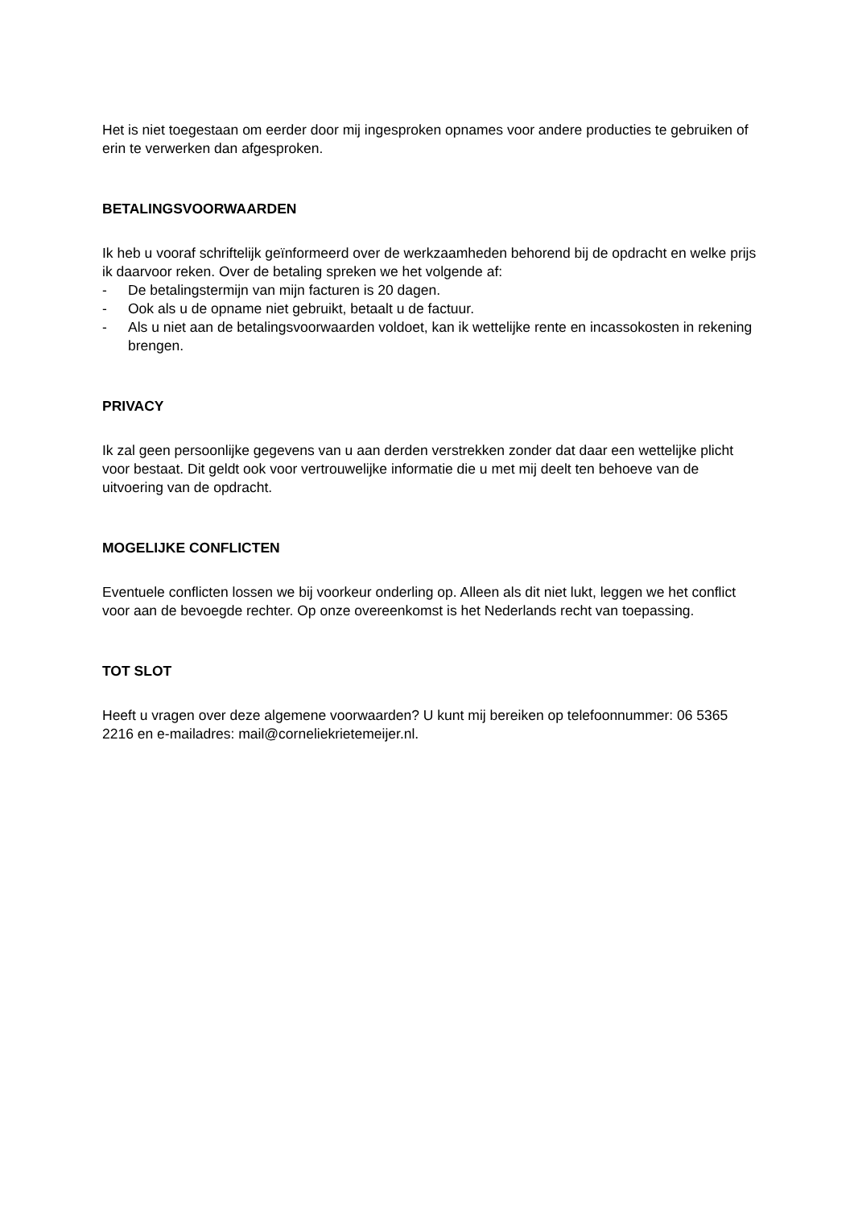Het is niet toegestaan om eerder door mij ingesproken opnames voor andere producties te gebruiken of erin te verwerken dan afgesproken.
BETALINGSVOORWAARDEN
Ik heb u vooraf schriftelijk geïnformeerd over de werkzaamheden behorend bij de opdracht en welke prijs ik daarvoor reken. Over de betaling spreken we het volgende af:
- De betalingstermijn van mijn facturen is 20 dagen.
- Ook als u de opname niet gebruikt, betaalt u de factuur.
- Als u niet aan de betalingsvoorwaarden voldoet, kan ik wettelijke rente en incassokosten in rekening brengen.
PRIVACY
Ik zal geen persoonlijke gegevens van u aan derden verstrekken zonder dat daar een wettelijke plicht voor bestaat. Dit geldt ook voor vertrouwelijke informatie die u met mij deelt ten behoeve van de uitvoering van de opdracht.
MOGELIJKE CONFLICTEN
Eventuele conflicten lossen we bij voorkeur onderling op. Alleen als dit niet lukt, leggen we het conflict voor aan de bevoegde rechter. Op onze overeenkomst is het Nederlands recht van toepassing.
TOT SLOT
Heeft u vragen over deze algemene voorwaarden? U kunt mij bereiken op telefoonnummer: 06 5365 2216 en e-mailadres: mail@corneliekrietemeijer.nl.